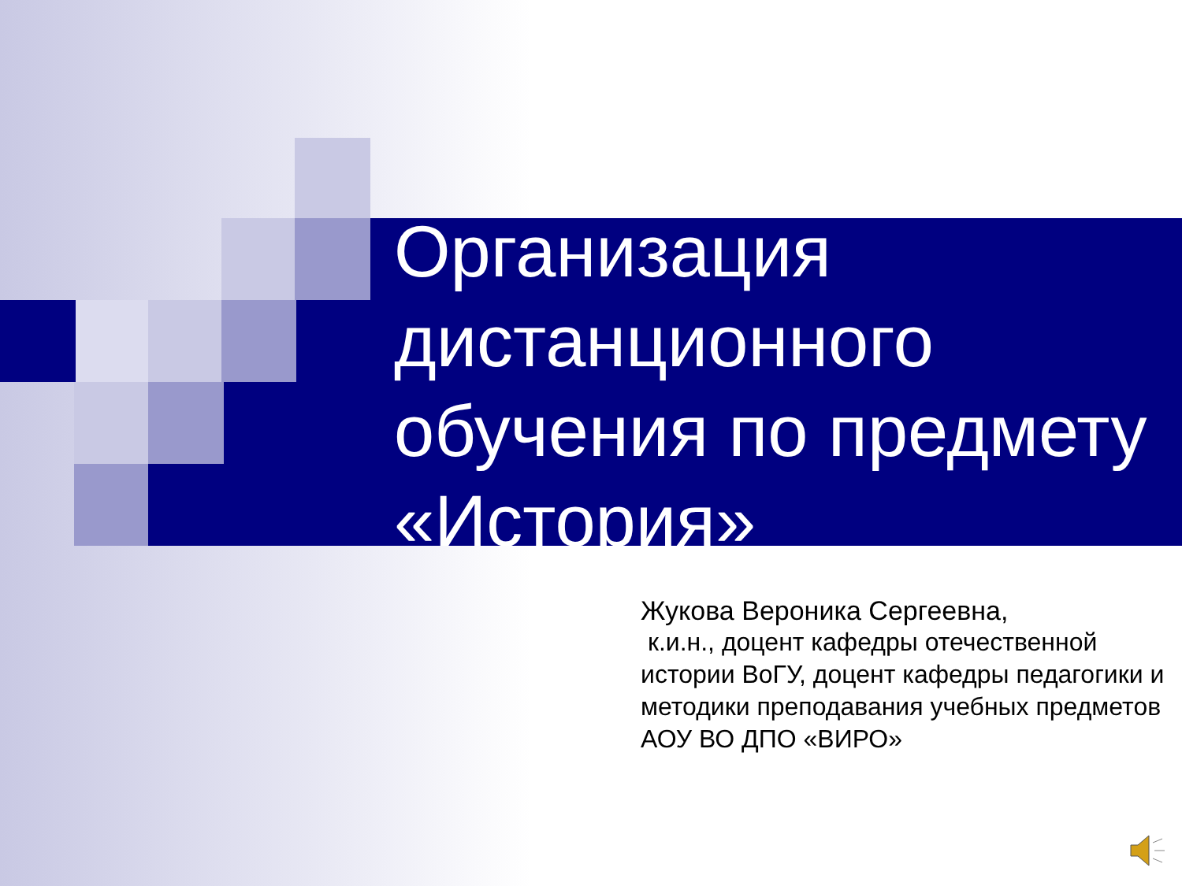Организация дистанционного обучения по предмету «История»
Жукова Вероника Сергеевна,
к.и.н., доцент кафедры отечественной истории ВоГУ, доцент кафедры педагогики и методики преподавания учебных предметов АОУ ВО ДПО «ВИРО»